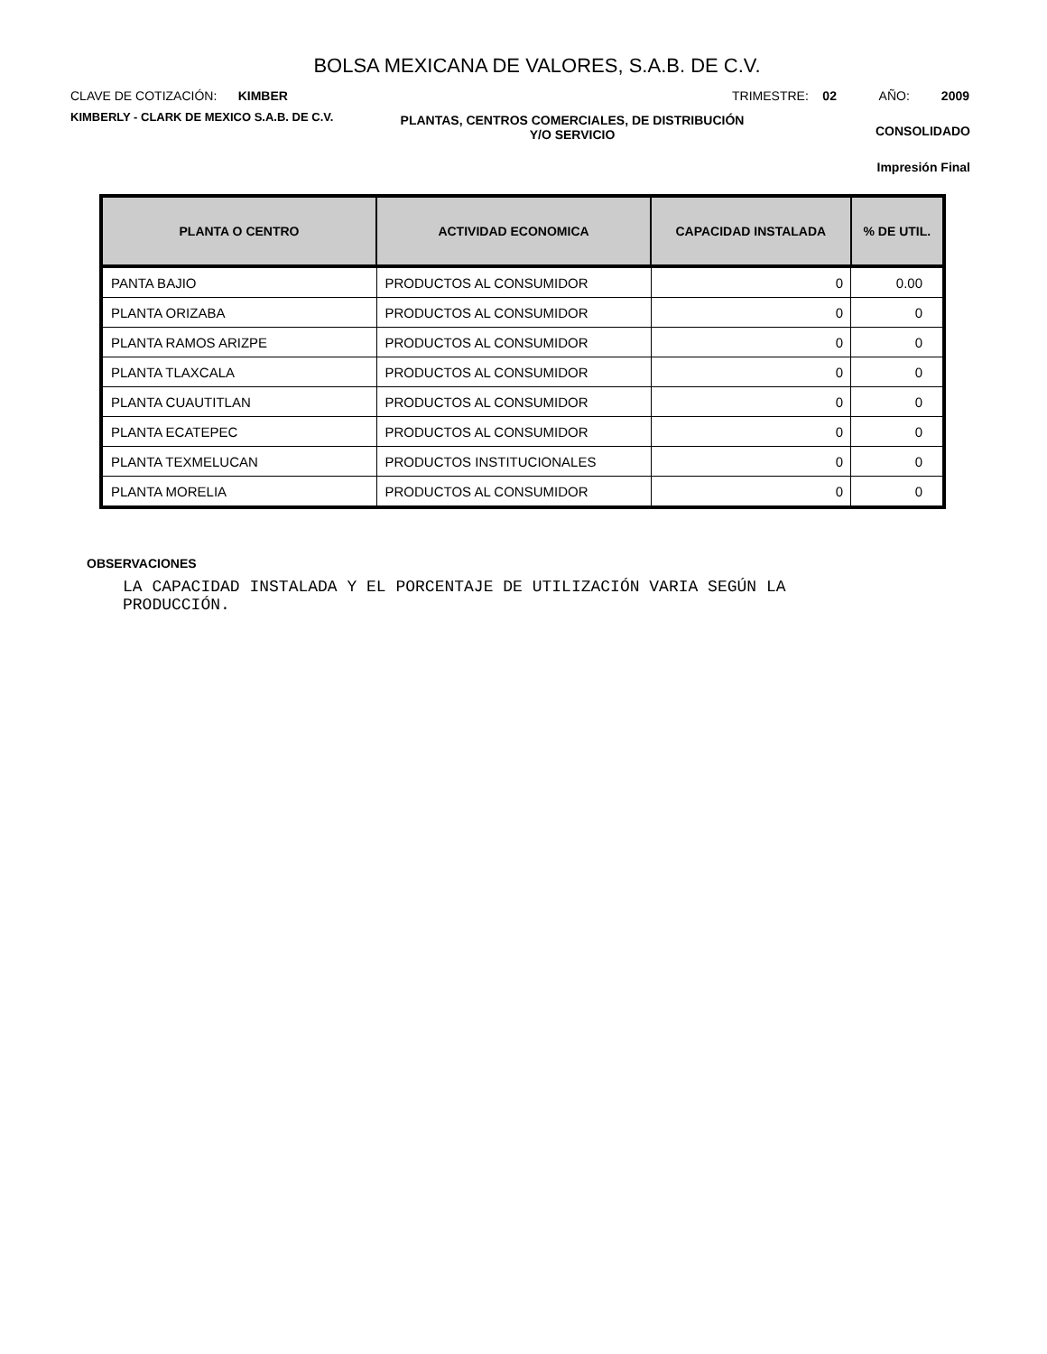BOLSA MEXICANA DE VALORES, S.A.B. DE C.V.
CLAVE DE COTIZACIÓN: KIMBER TRIMESTRE: 02 AÑO: 2009
KIMBERLY - CLARK DE MEXICO S.A.B. DE C.V.
PLANTAS, CENTROS COMERCIALES, DE DISTRIBUCIÓN
Y/O SERVICIO
CONSOLIDADO
Impresión Final
| PLANTA O CENTRO | ACTIVIDAD ECONOMICA | CAPACIDAD INSTALADA | % DE UTIL. |
| --- | --- | --- | --- |
| PANTA BAJIO | PRODUCTOS AL CONSUMIDOR | 0 | 0.00 |
| PLANTA ORIZABA | PRODUCTOS AL CONSUMIDOR | 0 | 0 |
| PLANTA RAMOS ARIZPE | PRODUCTOS AL CONSUMIDOR | 0 | 0 |
| PLANTA TLAXCALA | PRODUCTOS AL CONSUMIDOR | 0 | 0 |
| PLANTA CUAUTITLAN | PRODUCTOS AL CONSUMIDOR | 0 | 0 |
| PLANTA ECATEPEC | PRODUCTOS AL CONSUMIDOR | 0 | 0 |
| PLANTA TEXMELUCAN | PRODUCTOS INSTITUCIONALES | 0 | 0 |
| PLANTA MORELIA | PRODUCTOS AL CONSUMIDOR | 0 | 0 |
OBSERVACIONES
LA CAPACIDAD INSTALADA Y EL PORCENTAJE DE UTILIZACIÓN VARIA SEGÚN LA PRODUCCIÓN.